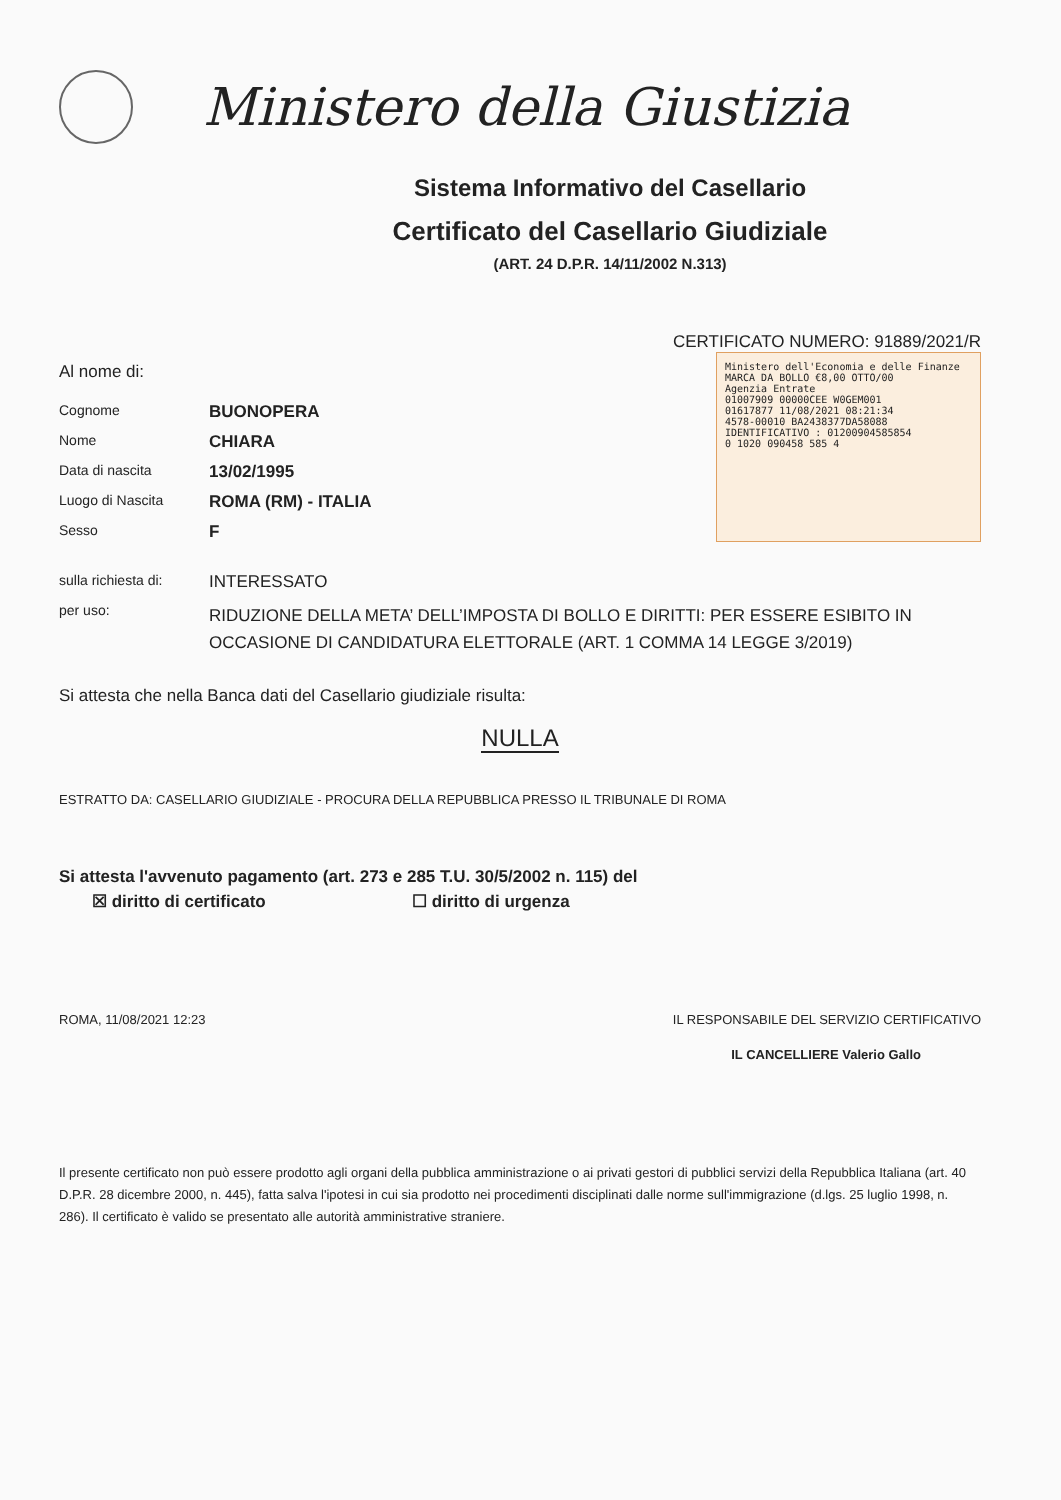Ministero della Giustizia
Sistema Informativo del Casellario
Certificato del Casellario Giudiziale
(ART. 24 D.P.R. 14/11/2002 N.313)
CERTIFICATO NUMERO: 91889/2021/R
Al nome di:
| Cognome | BUONOPERA |
| Nome | CHIARA |
| Data di nascita | 13/02/1995 |
| Luogo di Nascita | ROMA (RM) - ITALIA |
| Sesso | F |
Ministero dell'Economia e delle Finanze MARCA DA BOLLO €8,00 OTTO/00
Agenzia Entrate
01007909 00000CEE W0GEM001
01617877 11/08/2021 08:21:34
4578-00010 BA2438377DA58088
IDENTIFICATIVO : 01200904585854
0 1020 090458 585 4
| sulla richiesta di: | INTERESSATO |
| per uso: | RIDUZIONE DELLA META’ DELL’IMPOSTA DI BOLLO E DIRITTI: PER ESSERE ESIBITO IN OCCASIONE DI CANDIDATURA ELETTORALE (ART. 1 COMMA 14 LEGGE 3/2019) |
Si attesta che nella Banca dati del Casellario giudiziale risulta:
NULLA
ESTRATTO DA: CASELLARIO GIUDIZIALE - PROCURA DELLA REPUBBLICA PRESSO IL TRIBUNALE DI ROMA
Si attesta l'avvenuto pagamento (art. 273 e 285 T.U. 30/5/2002 n. 115) del
☒ diritto di certificato ☐ diritto di urgenza
ROMA, 11/08/2021 12:23 IL RESPONSABILE DEL SERVIZIO CERTIFICATIVO
IL CANCELLIERE Valerio Gallo
Il presente certificato non può essere prodotto agli organi della pubblica amministrazione o ai privati gestori di pubblici servizi della Repubblica Italiana (art. 40 D.P.R. 28 dicembre 2000, n. 445), fatta salva l'ipotesi in cui sia prodotto nei procedimenti disciplinati dalle norme sull'immigrazione (d.lgs. 25 luglio 1998, n. 286). Il certificato è valido se presentato alle autorità amministrative straniere.